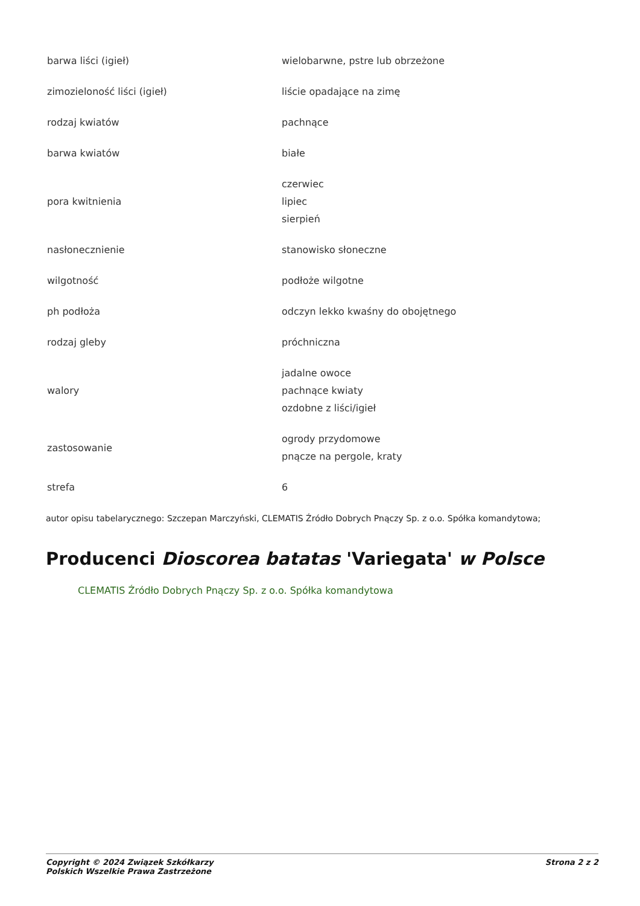| barwa liści (igieł) | wielobarwne, pstre lub obrzeżone |
| zimozieloność liści (igieł) | liście opadające na zimę |
| rodzaj kwiatów | pachnące |
| barwa kwiatów | białe |
| pora kwitnienia | czerwiec lipiec sierpień |
| nasłonecznienie | stanowisko słoneczne |
| wilgotność | podłoże wilgotne |
| ph podłoża | odczyn lekko kwaśny do obojętnego |
| rodzaj gleby | próchniczna |
| walory | jadalne owoce pachnące kwiaty ozdobne z liści/igieł |
| zastosowanie | ogrody przydomowe pnącze na pergole, kraty |
| strefa | 6 |
autor opisu tabelarycznego: Szczepan Marczyński, CLEMATIS Źródło Dobrych Pnączy Sp. z o.o. Spółka komandytowa;
Producenci Dioscorea batatas 'Variegata' w Polsce
CLEMATIS Źródło Dobrych Pnączy Sp. z o.o. Spółka komandytowa
Copyright © 2024 Związek Szkółkarzy
Polskich Wszelkie Prawa Zastrzeżone
Strona 2 z 2